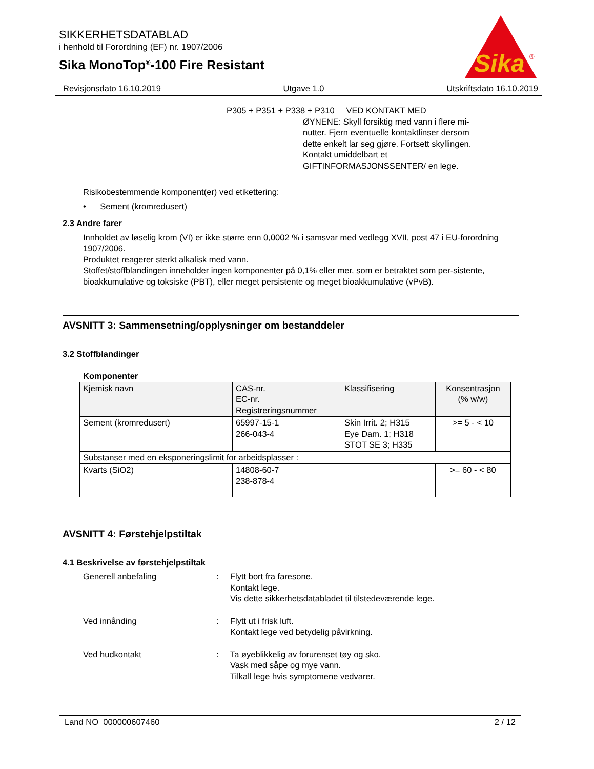SIKKERHETSDATABLAD
i henhold til Forordning (EF) nr. 1907/2006
Sika MonoTop<sup>®</sup>-100 Fire Resistant
Sika
®
Revisjonsdato 16.10.2019 Utgave 1.0 Utskriftsdato 16.10.2019
P305 + P351 + P338 + P310 VED KONTAKT MED
ØYNENE: Skyll forsiktig med vann i flere mi-
nutter. Fjern eventuelle kontaktlinser dersom
dette enkelt lar seg gjøre. Fortsett skyllingen.
Kontakt umiddelbart et
GIFTINFORMASJONSSENTER/ en lege.
Risikobestemmende komponent(er) ved etikettering:
• Sement (kromredusert)
2.3 Andre farer
Innholdet av løselig krom (VI) er ikke større enn 0,0002 % i samsvar med vedlegg XVII, post 47 i EU-forordning 1907/2006.
Produktet reagerer sterkt alkalisk med vann.
Stoffet/stoffblandingen inneholder ingen komponenter på 0,1% eller mer, som er betraktet som per-sistente, bioakkumulative og toksiske (PBT), eller meget persistente og meget bioakkumulative (vPvB).
AVSNITT 3: Sammensetning/opplysninger om bestanddeler
3.2 Stoffblandinger
Komponenter
| Kjemisk navn | CAS-nr. EC-nr. Registreringsnummer | Klassifisering | Konsentrasjon (% w/w) |
| --- | --- | --- | --- |
| Sement (kromredusert) | 65997-15-1 266-043-4 | Skin Irrit. 2; H315 Eye Dam. 1; H318 STOT SE 3; H335 | >= 5 - < 10 |
| Substanser med en eksponeringslimit for arbeidsplasser : | | | |
| Kvarts (SiO2) | 14808-60-7 238-878-4 | | >= 60 - < 80 |
AVSNITT 4: Førstehjelpstiltak
4.1 Beskrivelse av førstehjelpstiltak
Generell anbefaling : Flytt bort fra faresone.
Kontakt lege.
Vis dette sikkerhetsdatabladet til tilstedeværende lege.
Ved innånding : Flytt ut i frisk luft.
Kontakt lege ved betydelig påvirkning.
Ved hudkontakt : Ta øyeblikkelig av forurenset tøy og sko.
Vask med såpe og mye vann.
Tilkall lege hvis symptomene vedvarer.
Land NO 000000607460 2 / 12